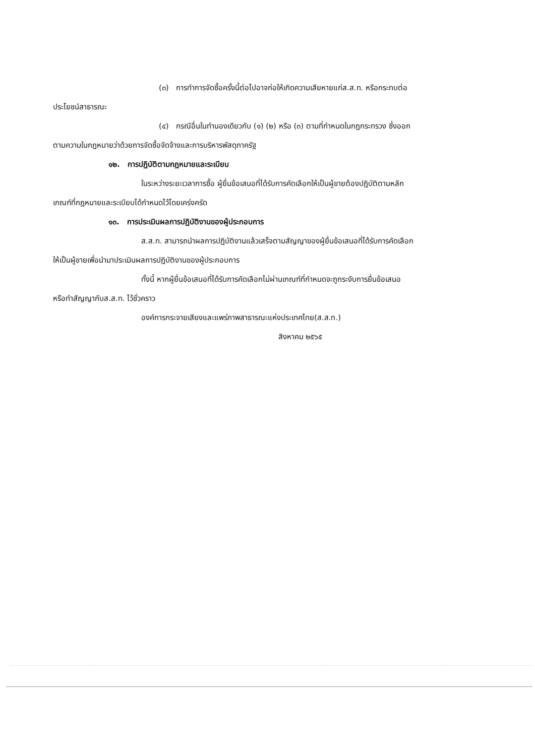(๓) การทำการจัดซื้อครั้งนี้ต่อไปอาจก่อให้เกิดความเสียหายแก่ส.ส.ท. หรือกระทบต่อ
ประโยชน์สาธารณะ
(๔) กรณีอื่นในทำนองเดียวกับ (๑) (๒) หรือ (๓) ตามที่กำหนดในกฎกระทรวง ซึ่งออก
ตามความในกฎหมายว่าด้วยการจัดซื้อจัดจ้างและการบริหารพัสดุภาครัฐ
๑๒. การปฏิบัติตามกฎหมายและระเบียบ
ในระหว่างระยะเวลาการซื้อ ผู้ยื่นข้อเสนอที่ได้รับการคัดเลือกให้เป็นผู้ขายต้องปฏิบัติตามหลัก
เกณฑ์ที่กฎหมายและระเบียบได้กำหนดไว้โดยเคร่งครัด
๑๓. การประเมินผลการปฏิบัติงานของผู้ประกอบการ
ส.ส.ท. สามารถนำผลการปฏิบัติงานแล้วเสร็จตามสัญญาของผู้ยื่นข้อเสนอที่ได้รับการคัดเลือก
ให้เป็นผู้ขายเพื่อนำมาประเมินผลการปฏิบัติงานของผู้ประกอบการ
ทั้งนี้ หากผู้ยื่นข้อเสนอที่ได้รับการคัดเลือกไม่ผ่านเกณฑ์ที่กำหนดจะถูกระงับการยื่นข้อเสนอ
หรือทำสัญญากับส.ส.ท. ไว้ชั่วคราว
องค์การกระจายเสียงและแพร่ภาพสาธารณะแห่งประเทศไทย(ส.ส.ท.)
สิงหาคม ๒๕๖๕